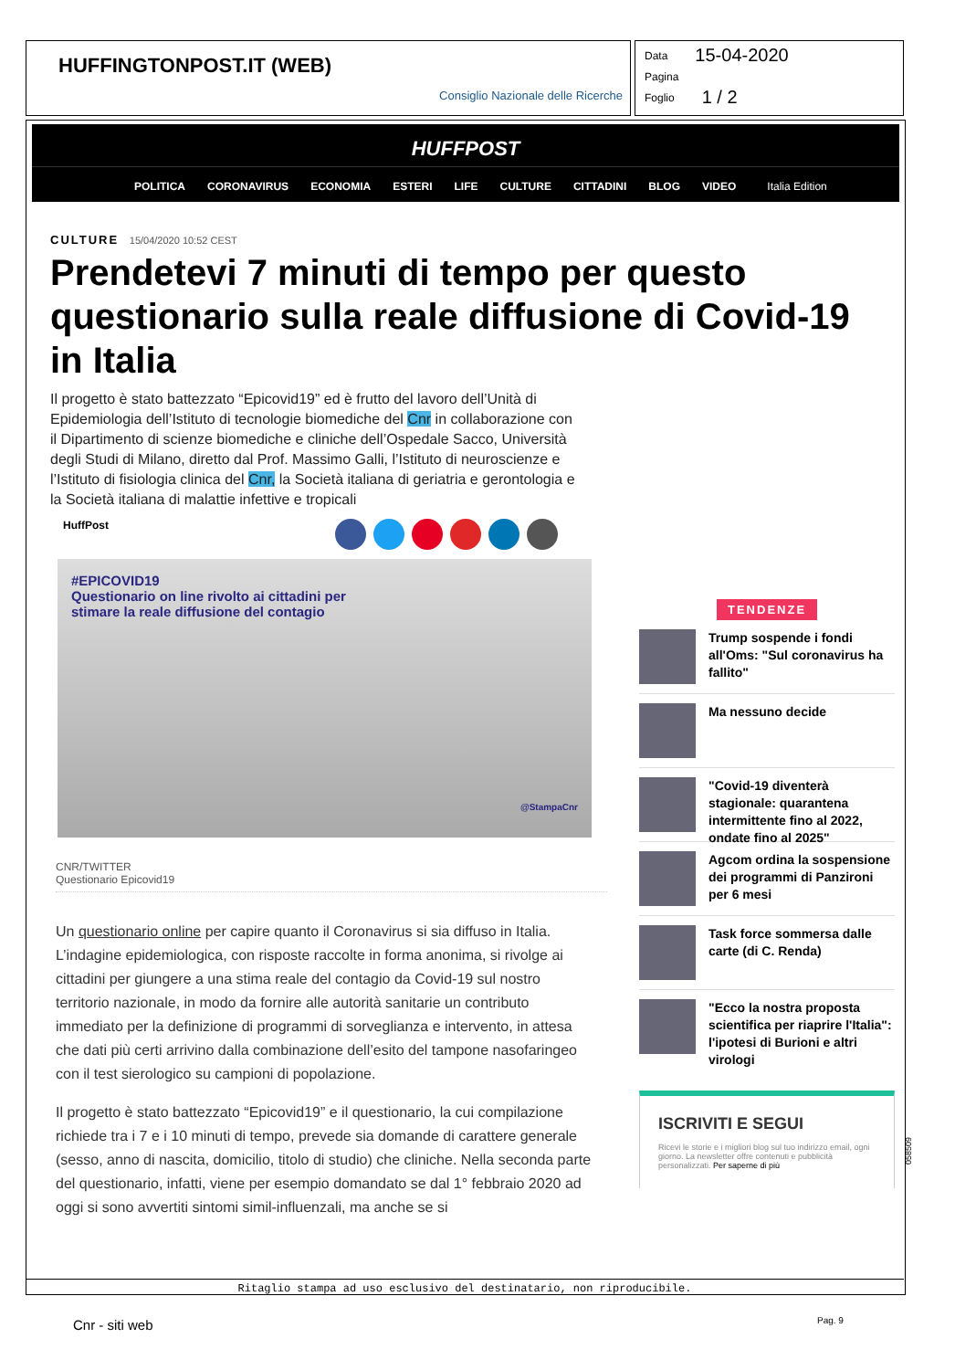HUFFINGTONPOST.IT (WEB)
Consiglio Nazionale delle Ricerche
Data 15-04-2020
Pagina
Foglio 1 / 2
HUFFPOST
POLITICA CORONAVIRUS ECONOMIA ESTERI LIFE CULTURE CITTADINI BLOG VIDEO Italia Edition
CULTURE 15/04/2020 10:52 CEST
Prendetevi 7 minuti di tempo per questo questionario sulla reale diffusione di Covid-19 in Italia
Il progetto è stato battezzato “Epicovid19” ed è frutto del lavoro dell’Unità di Epidemiologia dell’Istituto di tecnologie biomediche del Cnr in collaborazione con il Dipartimento di scienze biomediche e cliniche dell’Ospedale Sacco, Università degli Studi di Milano, diretto dal Prof. Massimo Galli, l’Istituto di neuroscienze e l’Istituto di fisiologia clinica del Cnr, la Società italiana di geriatria e gerontologia e la Società italiana di malattie infettive e tropicali
HuffPost
#EPICOVID19
Questionario on line rivolto ai cittadini per
stimare la reale diffusione del contagio
@StampaCnr
CNR/TWITTER
Questionario Epicovid19
Un questionario online per capire quanto il Coronavirus si sia diffuso in Italia. L’indagine epidemiologica, con risposte raccolte in forma anonima, si rivolge ai cittadini per giungere a una stima reale del contagio da Covid-19 sul nostro territorio nazionale, in modo da fornire alle autorità sanitarie un contributo immediato per la definizione di programmi di sorveglianza e intervento, in attesa che dati più certi arrivino dalla combinazione dell’esito del tampone nasofaringeo con il test sierologico su campioni di popolazione.
Il progetto è stato battezzato “Epicovid19” e il questionario, la cui compilazione richiede tra i 7 e i 10 minuti di tempo, prevede sia domande di carattere generale (sesso, anno di nascita, domicilio, titolo di studio) che cliniche. Nella seconda parte del questionario, infatti, viene per esempio domandato se dal 1° febbraio 2020 ad oggi si sono avvertiti sintomi simil-influenzali, ma anche se si
TENDENZE
Trump sospende i fondi all'Oms: "Sul coronavirus ha fallito"
Ma nessuno decide
"Covid-19 diventerà stagionale: quarantena intermittente fino al 2022, ondate fino al 2025"
Agcom ordina la sospensione dei programmi di Panzironi per 6 mesi
Task force sommersa dalle carte (di C. Renda)
"Ecco la nostra proposta scientifica per riaprire l'Italia": l'ipotesi di Burioni e altri virologi
ISCRIVITI E SEGUI
Ricevi le storie e i migliori blog sul tuo indirizzo email, ogni giorno. La newsletter offre contenuti e pubblicità personalizzati. Per saperne di più
Ritaglio stampa ad uso esclusivo del destinatario, non riproducibile.
058509
Cnr - siti web Pag. 9